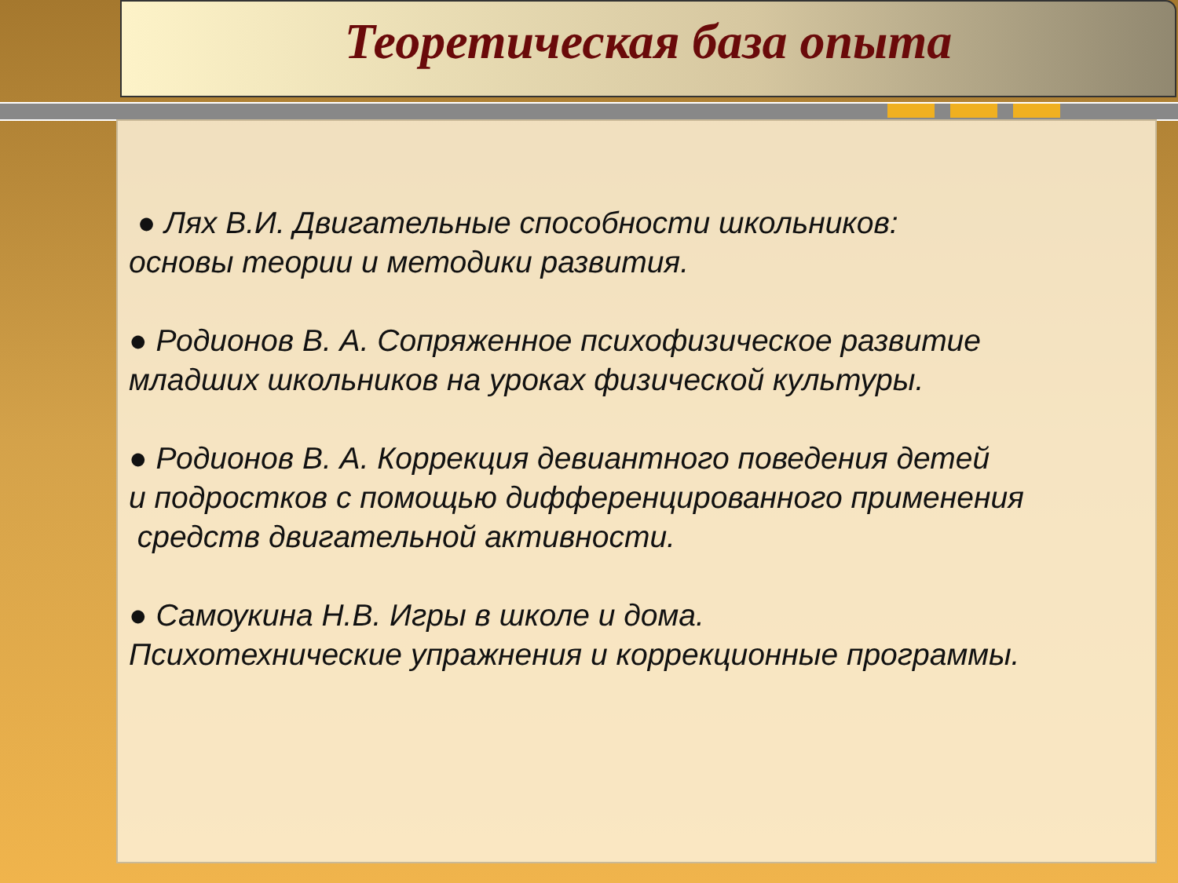Теоретическая база опыта
● Лях В.И. Двигательные способности школьников:
основы теории и методики развития.
● Родионов В. А. Сопряженное психофизическое развитие
младших школьников на уроках физической культуры.
● Родионов В. А. Коррекция девиантного поведения детей
и подростков с помощью дифференцированного применения
средств двигательной активности.
● Самоукина Н.В. Игры в школе и дома.
Психотехнические упражнения и коррекционные программы.